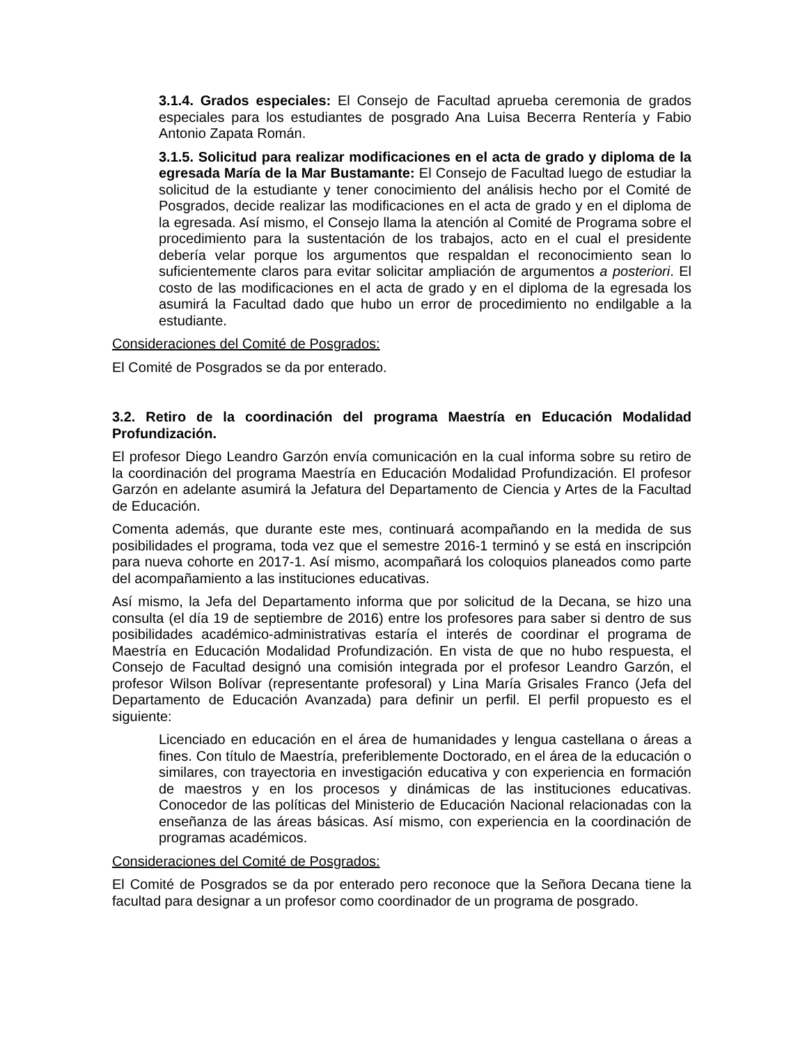3.1.4. Grados especiales: El Consejo de Facultad aprueba ceremonia de grados especiales para los estudiantes de posgrado Ana Luisa Becerra Rentería y Fabio Antonio Zapata Román.
3.1.5. Solicitud para realizar modificaciones en el acta de grado y diploma de la egresada María de la Mar Bustamante: El Consejo de Facultad luego de estudiar la solicitud de la estudiante y tener conocimiento del análisis hecho por el Comité de Posgrados, decide realizar las modificaciones en el acta de grado y en el diploma de la egresada. Así mismo, el Consejo llama la atención al Comité de Programa sobre el procedimiento para la sustentación de los trabajos, acto en el cual el presidente debería velar porque los argumentos que respaldan el reconocimiento sean lo suficientemente claros para evitar solicitar ampliación de argumentos a posteriori. El costo de las modificaciones en el acta de grado y en el diploma de la egresada los asumirá la Facultad dado que hubo un error de procedimiento no endilgable a la estudiante.
Consideraciones del Comité de Posgrados:
El Comité de Posgrados se da por enterado.
3.2. Retiro de la coordinación del programa Maestría en Educación Modalidad Profundización.
El profesor Diego Leandro Garzón envía comunicación en la cual informa sobre su retiro de la coordinación del programa Maestría en Educación Modalidad Profundización. El profesor Garzón en adelante asumirá la Jefatura del Departamento de Ciencia y Artes de la Facultad de Educación.
Comenta además, que durante este mes, continuará acompañando en la medida de sus posibilidades el programa, toda vez que el semestre 2016-1 terminó y se está en inscripción para nueva cohorte en 2017-1. Así mismo, acompañará los coloquios planeados como parte del acompañamiento a las instituciones educativas.
Así mismo, la Jefa del Departamento informa que por solicitud de la Decana, se hizo una consulta (el día 19 de septiembre de 2016) entre los profesores para saber si dentro de sus posibilidades académico-administrativas estaría el interés de coordinar el programa de Maestría en Educación Modalidad Profundización. En vista de que no hubo respuesta, el Consejo de Facultad designó una comisión integrada por el profesor Leandro Garzón, el profesor Wilson Bolívar (representante profesoral) y Lina María Grisales Franco (Jefa del Departamento de Educación Avanzada) para definir un perfil. El perfil propuesto es el siguiente:
Licenciado en educación en el área de humanidades y lengua castellana o áreas a fines. Con título de Maestría, preferiblemente Doctorado, en el área de la educación o similares, con trayectoria en investigación educativa y con experiencia en formación de maestros y en los procesos y dinámicas de las instituciones educativas. Conocedor de las políticas del Ministerio de Educación Nacional relacionadas con la enseñanza de las áreas básicas. Así mismo, con experiencia en la coordinación de programas académicos.
Consideraciones del Comité de Posgrados:
El Comité de Posgrados se da por enterado pero reconoce que la Señora Decana tiene la facultad para designar a un profesor como coordinador de un programa de posgrado.